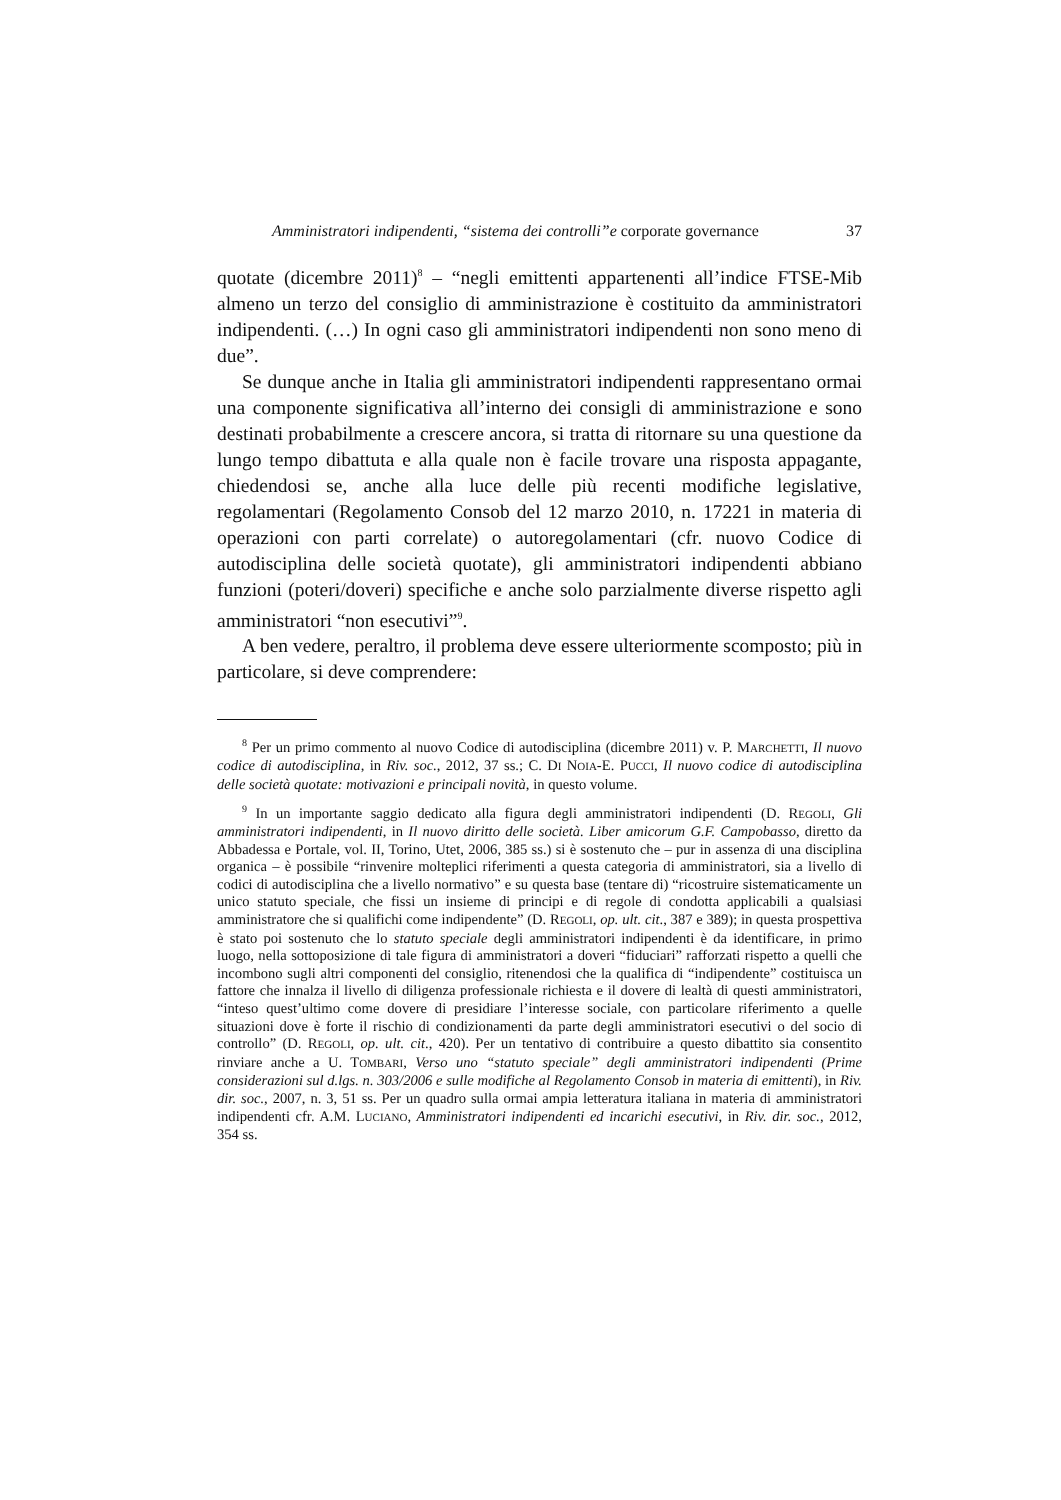Amministratori indipendenti, “sistema dei controlli”e corporate governance 37
quotate (dicembre 2011)<sup>8</sup> – “negli emittenti appartenenti all’indice FTSE-Mib almeno un terzo del consiglio di amministrazione è costituito da amministratori indipendenti. (…) In ogni caso gli amministratori indipendenti non sono meno di due”.
Se dunque anche in Italia gli amministratori indipendenti rappresentano ormai una componente significativa all’interno dei consigli di amministrazione e sono destinati probabilmente a crescere ancora, si tratta di ritornare su una questione da lungo tempo dibattuta e alla quale non è facile trovare una risposta appagante, chiedendosi se, anche alla luce delle più recenti modifiche legislative, regolamentari (Regolamento Consob del 12 marzo 2010, n. 17221 in materia di operazioni con parti correlate) o autoregolamentari (cfr. nuovo Codice di autodisciplina delle società quotate), gli amministratori indipendenti abbiano funzioni (poteri/doveri) specifiche e anche solo parzialmente diverse rispetto agli amministratori “non esecutivi”<sup>9</sup>.
A ben vedere, peraltro, il problema deve essere ulteriormente scomposto; più in particolare, si deve comprendere:
<sup>8</sup> Per un primo commento al nuovo Codice di autodisciplina (dicembre 2011) v. P. MARCHETTI, Il nuovo codice di autodisciplina, in Riv. soc., 2012, 37 ss.; C. DI NOIA-E. PUCCI, Il nuovo codice di autodisciplina delle società quotate: motivazioni e principali novità, in questo volume.
<sup>9</sup> In un importante saggio dedicato alla figura degli amministratori indipendenti (D. REGOLI, Gli amministratori indipendenti, in Il nuovo diritto delle società. Liber amicorum G.F. Campobasso, diretto da Abbadessa e Portale, vol. II, Torino, Utet, 2006, 385 ss.) si è sostenuto che – pur in assenza di una disciplina organica – è possibile “rinvenire molteplici riferimenti a questa categoria di amministratori, sia a livello di codici di autodisciplina che a livello normativo” e su questa base (tentare di) “ricostruire sistematicamente un unico statuto speciale, che fissi un insieme di principi e di regole di condotta applicabili a qualsiasi amministratore che si qualifichi come indipendente” (D. REGOLI, op. ult. cit., 387 e 389); in questa prospettiva è stato poi sostenuto che lo statuto speciale degli amministratori indipendenti è da identificare, in primo luogo, nella sottoposizione di tale figura di amministratori a doveri “fiduciari” rafforzati rispetto a quelli che incombono sugli altri componenti del consiglio, ritenendosi che la qualifica di “indipendente” costituisca un fattore che innalza il livello di diligenza professionale richiesta e il dovere di lealtà di questi amministratori, “inteso quest’ultimo come dovere di presidiare l’interesse sociale, con particolare riferimento a quelle situazioni dove è forte il rischio di condizionamenti da parte degli amministratori esecutivi o del socio di controllo” (D. REGOLI, op. ult. cit., 420). Per un tentativo di contribuire a questo dibattito sia consentito rinviare anche a U. TOMBARI, Verso uno “statuto speciale” degli amministratori indipendenti (Prime considerazioni sul d.lgs. n. 303/2006 e sulle modifiche al Regolamento Consob in materia di emittenti), in Riv. dir. soc., 2007, n. 3, 51 ss. Per un quadro sulla ormai ampia letteratura italiana in materia di amministratori indipendenti cfr. A.M. LUCIANO, Amministratori indipendenti ed incarichi esecutivi, in Riv. dir. soc., 2012, 354 ss.